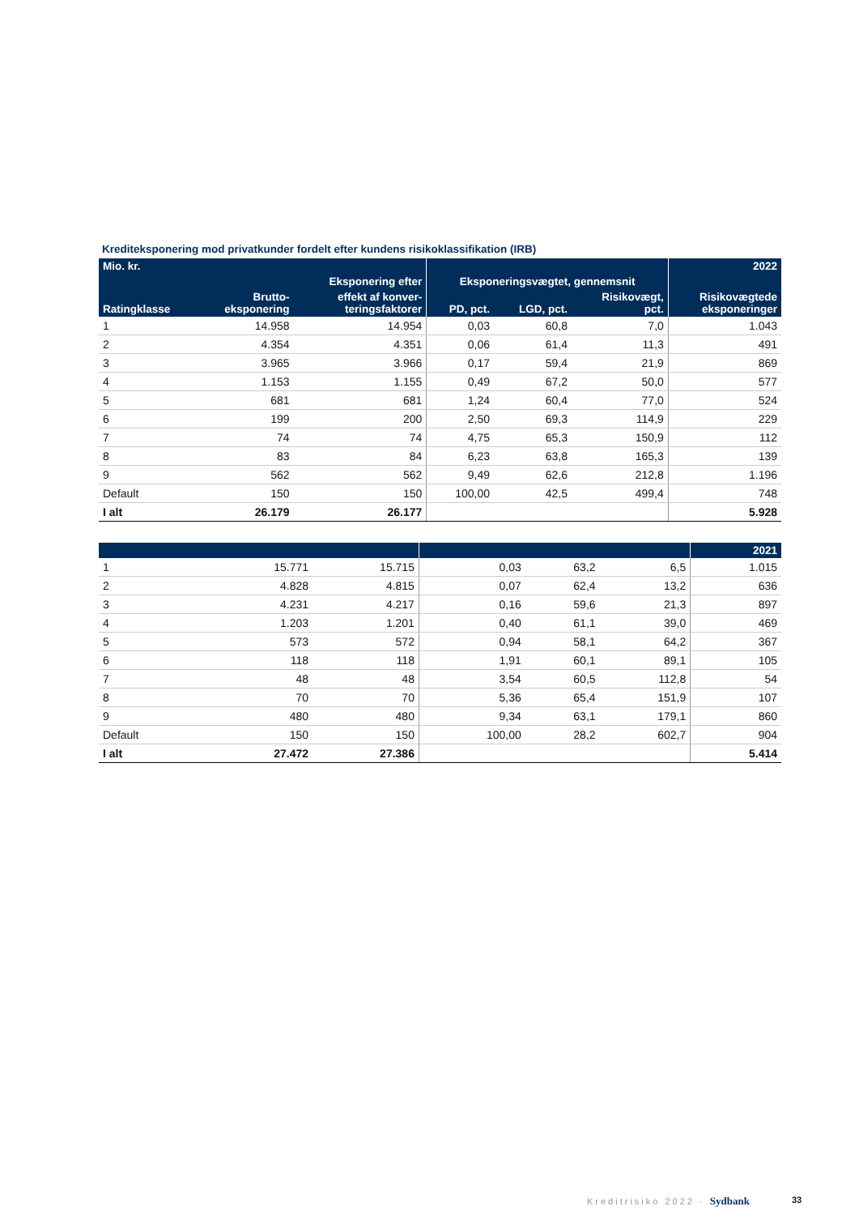Krediteksponering mod privatkunder fordelt efter kundens risikoklassifikation (IRB)
| Mio. kr. | | | | | | 2022 |
| --- | --- | --- | --- | --- | --- | --- |
| | | Eksponering efter | Eksponeringsvægtet, gennemsnit | | | |
| Ratingklasse | Brutto- eksponering | effekt af konver- teringsfaktorer | PD, pct. | LGD, pct. | Risikovægt, pct. | Risikovægtede eksponeringer |
| 1 | 14.958 | 14.954 | 0,03 | 60,8 | 7,0 | 1.043 |
| 2 | 4.354 | 4.351 | 0,06 | 61,4 | 11,3 | 491 |
| 3 | 3.965 | 3.966 | 0,17 | 59,4 | 21,9 | 869 |
| 4 | 1.153 | 1.155 | 0,49 | 67,2 | 50,0 | 577 |
| 5 | 681 | 681 | 1,24 | 60,4 | 77,0 | 524 |
| 6 | 199 | 200 | 2,50 | 69,3 | 114,9 | 229 |
| 7 | 74 | 74 | 4,75 | 65,3 | 150,9 | 112 |
| 8 | 83 | 84 | 6,23 | 63,8 | 165,3 | 139 |
| 9 | 562 | 562 | 9,49 | 62,6 | 212,8 | 1.196 |
| Default | 150 | 150 | 100,00 | 42,5 | 499,4 | 748 |
| I alt | 26.179 | 26.177 | | | | 5.928 |
| | | | | | | 2021 |
| --- | --- | --- | --- | --- | --- | --- |
| 1 | 15.771 | 15.715 | 0,03 | 63,2 | 6,5 | 1.015 |
| 2 | 4.828 | 4.815 | 0,07 | 62,4 | 13,2 | 636 |
| 3 | 4.231 | 4.217 | 0,16 | 59,6 | 21,3 | 897 |
| 4 | 1.203 | 1.201 | 0,40 | 61,1 | 39,0 | 469 |
| 5 | 573 | 572 | 0,94 | 58,1 | 64,2 | 367 |
| 6 | 118 | 118 | 1,91 | 60,1 | 89,1 | 105 |
| 7 | 48 | 48 | 3,54 | 60,5 | 112,8 | 54 |
| 8 | 70 | 70 | 5,36 | 65,4 | 151,9 | 107 |
| 9 | 480 | 480 | 9,34 | 63,1 | 179,1 | 860 |
| Default | 150 | 150 | 100,00 | 28,2 | 602,7 | 904 |
| I alt | 27.472 | 27.386 | | | | 5.414 |
Kreditrisiko 2022 · Sydbank 33